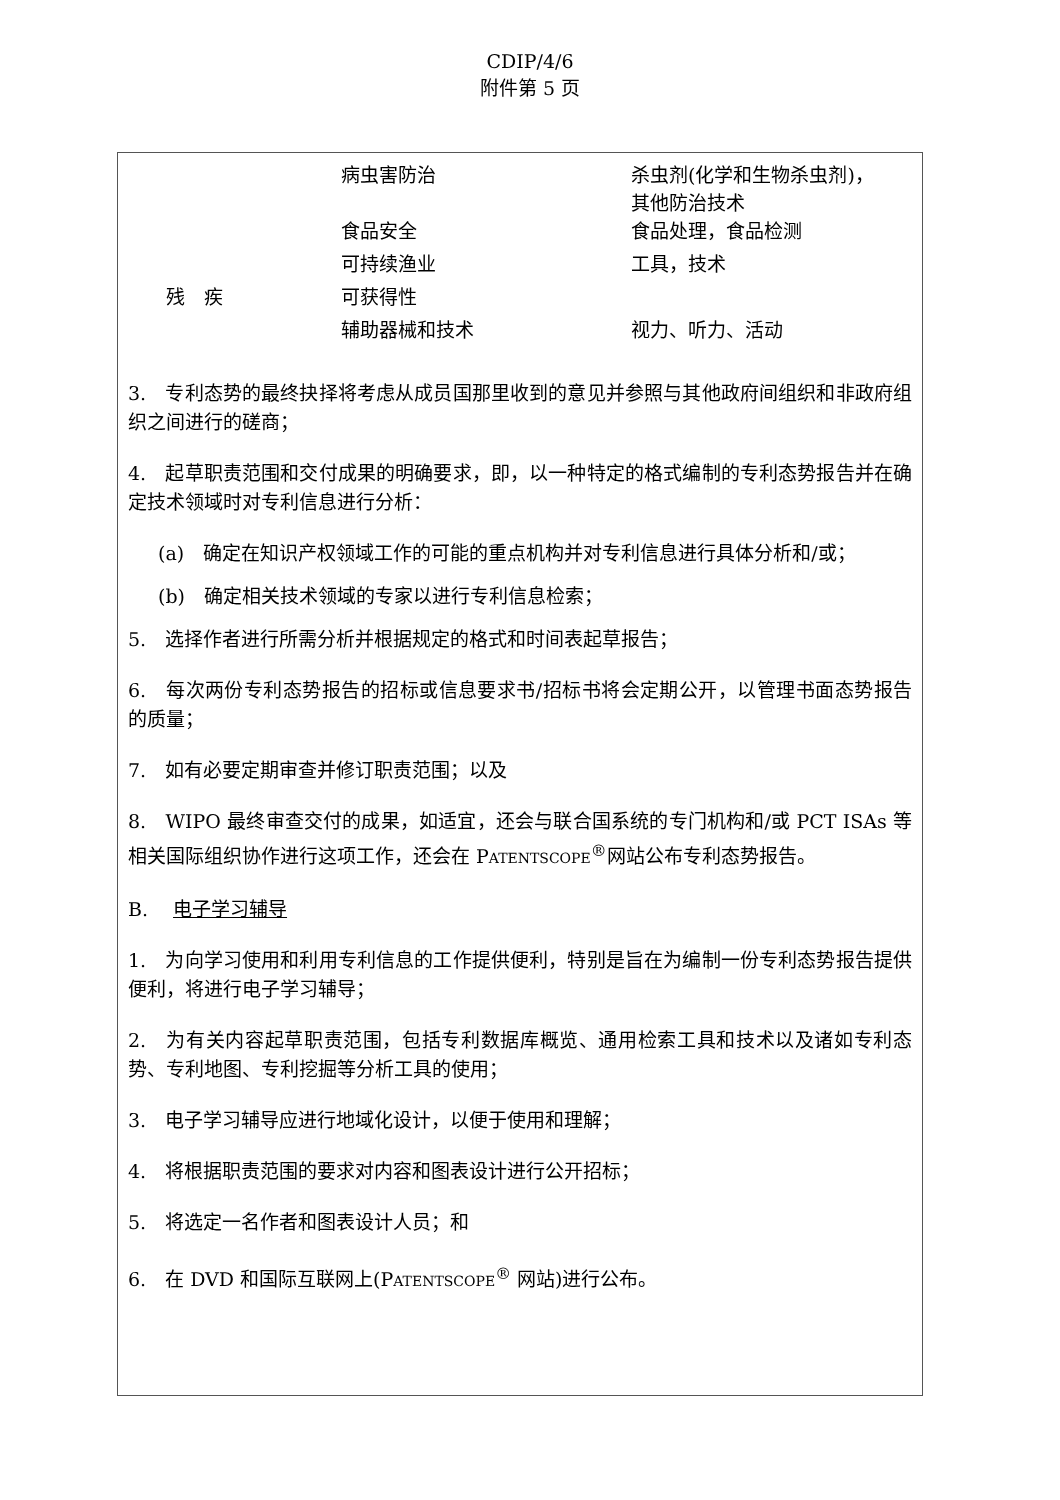CDIP/4/6
附件第 5 页
| | 病虫害防治 | 杀虫剂(化学和生物杀虫剂)， 其他防治技术 |
| | 食品安全 | 食品处理，食品检测 |
| | 可持续渔业 | 工具，技术 |
| 残 疾 | 可获得性 | |
| | 辅助器械和技术 | 视力、听力、活动 |
3.　专利态势的最终抉择将考虑从成员国那里收到的意见并参照与其他政府间组织和非政府组织之间进行的磋商；
4.　起草职责范围和交付成果的明确要求，即，以一种特定的格式编制的专利态势报告并在确定技术领域时对专利信息进行分析：
(a)　确定在知识产权领域工作的可能的重点机构并对专利信息进行具体分析和/或；
(b)　确定相关技术领域的专家以进行专利信息检索；
5.　选择作者进行所需分析并根据规定的格式和时间表起草报告；
6.　每次两份专利态势报告的招标或信息要求书/招标书将会定期公开，以管理书面态势报告的质量；
7.　如有必要定期审查并修订职责范围；以及
8.　WIPO 最终审查交付的成果，如适宜，还会与联合国系统的专门机构和/或 PCT ISAs 等相关国际组织协作进行这项工作，还会在 PATENTSCOPE<sup>®</sup>网站公布专利态势报告。
B.　 电子学习辅导
1.　为向学习使用和利用专利信息的工作提供便利，特别是旨在为编制一份专利态势报告提供便利，将进行电子学习辅导；
2.　为有关内容起草职责范围，包括专利数据库概览、通用检索工具和技术以及诸如专利态势、专利地图、专利挖掘等分析工具的使用；
3.　电子学习辅导应进行地域化设计，以便于使用和理解；
4.　将根据职责范围的要求对内容和图表设计进行公开招标；
5.　将选定一名作者和图表设计人员；和
6.　在 DVD 和国际互联网上(PATENTSCOPE<sup>®</sup> 网站)进行公布。